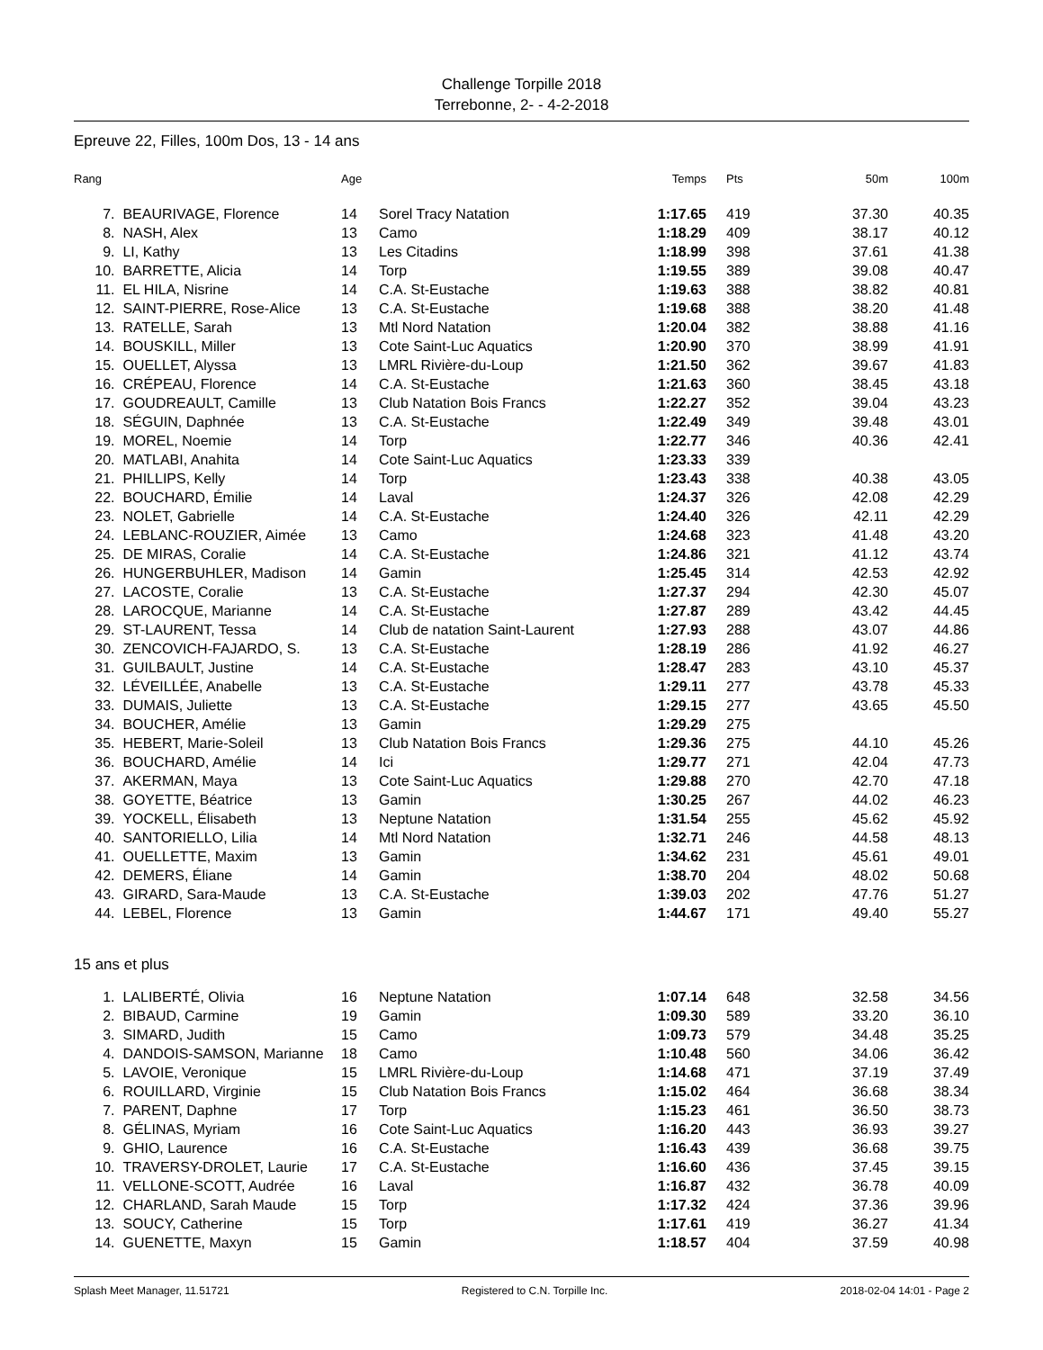Challenge Torpille 2018
Terrebonne, 2- - 4-2-2018
Epreuve 22, Filles, 100m Dos, 13 - 14 ans
| Rang | | Age | | Temps | Pts | 50m | 100m |
| --- | --- | --- | --- | --- | --- | --- | --- |
| 7. | BEAURIVAGE, Florence | 14 | Sorel Tracy Natation | 1:17.65 | 419 | 37.30 | 40.35 |
| 8. | NASH, Alex | 13 | Camo | 1:18.29 | 409 | 38.17 | 40.12 |
| 9. | LI, Kathy | 13 | Les Citadins | 1:18.99 | 398 | 37.61 | 41.38 |
| 10. | BARRETTE, Alicia | 14 | Torp | 1:19.55 | 389 | 39.08 | 40.47 |
| 11. | EL HILA, Nisrine | 14 | C.A. St-Eustache | 1:19.63 | 388 | 38.82 | 40.81 |
| 12. | SAINT-PIERRE, Rose-Alice | 13 | C.A. St-Eustache | 1:19.68 | 388 | 38.20 | 41.48 |
| 13. | RATELLE, Sarah | 13 | Mtl Nord Natation | 1:20.04 | 382 | 38.88 | 41.16 |
| 14. | BOUSKILL, Miller | 13 | Cote Saint-Luc Aquatics | 1:20.90 | 370 | 38.99 | 41.91 |
| 15. | OUELLET, Alyssa | 13 | LMRL Rivière-du-Loup | 1:21.50 | 362 | 39.67 | 41.83 |
| 16. | CRÉPEAU, Florence | 14 | C.A. St-Eustache | 1:21.63 | 360 | 38.45 | 43.18 |
| 17. | GOUDREAULT, Camille | 13 | Club Natation Bois Francs | 1:22.27 | 352 | 39.04 | 43.23 |
| 18. | SÉGUIN, Daphnée | 13 | C.A. St-Eustache | 1:22.49 | 349 | 39.48 | 43.01 |
| 19. | MOREL, Noemie | 14 | Torp | 1:22.77 | 346 | 40.36 | 42.41 |
| 20. | MATLABI, Anahita | 14 | Cote Saint-Luc Aquatics | 1:23.33 | 339 | | |
| 21. | PHILLIPS, Kelly | 14 | Torp | 1:23.43 | 338 | 40.38 | 43.05 |
| 22. | BOUCHARD, Émilie | 14 | Laval | 1:24.37 | 326 | 42.08 | 42.29 |
| 23. | NOLET, Gabrielle | 14 | C.A. St-Eustache | 1:24.40 | 326 | 42.11 | 42.29 |
| 24. | LEBLANC-ROUZIER, Aimée | 13 | Camo | 1:24.68 | 323 | 41.48 | 43.20 |
| 25. | DE MIRAS, Coralie | 14 | C.A. St-Eustache | 1:24.86 | 321 | 41.12 | 43.74 |
| 26. | HUNGERBUHLER, Madison | 14 | Gamin | 1:25.45 | 314 | 42.53 | 42.92 |
| 27. | LACOSTE, Coralie | 13 | C.A. St-Eustache | 1:27.37 | 294 | 42.30 | 45.07 |
| 28. | LAROCQUE, Marianne | 14 | C.A. St-Eustache | 1:27.87 | 289 | 43.42 | 44.45 |
| 29. | ST-LAURENT, Tessa | 14 | Club de natation Saint-Laurent | 1:27.93 | 288 | 43.07 | 44.86 |
| 30. | ZENCOVICH-FAJARDO, S. | 13 | C.A. St-Eustache | 1:28.19 | 286 | 41.92 | 46.27 |
| 31. | GUILBAULT, Justine | 14 | C.A. St-Eustache | 1:28.47 | 283 | 43.10 | 45.37 |
| 32. | LÉVEILLÉE, Anabelle | 13 | C.A. St-Eustache | 1:29.11 | 277 | 43.78 | 45.33 |
| 33. | DUMAIS, Juliette | 13 | C.A. St-Eustache | 1:29.15 | 277 | 43.65 | 45.50 |
| 34. | BOUCHER, Amélie | 13 | Gamin | 1:29.29 | 275 | | |
| 35. | HEBERT, Marie-Soleil | 13 | Club Natation Bois Francs | 1:29.36 | 275 | 44.10 | 45.26 |
| 36. | BOUCHARD, Amélie | 14 | Ici | 1:29.77 | 271 | 42.04 | 47.73 |
| 37. | AKERMAN, Maya | 13 | Cote Saint-Luc Aquatics | 1:29.88 | 270 | 42.70 | 47.18 |
| 38. | GOYETTE, Béatrice | 13 | Gamin | 1:30.25 | 267 | 44.02 | 46.23 |
| 39. | YOCKELL, Élisabeth | 13 | Neptune Natation | 1:31.54 | 255 | 45.62 | 45.92 |
| 40. | SANTORIELLO, Lilia | 14 | Mtl Nord Natation | 1:32.71 | 246 | 44.58 | 48.13 |
| 41. | OUELLETTE, Maxim | 13 | Gamin | 1:34.62 | 231 | 45.61 | 49.01 |
| 42. | DEMERS, Éliane | 14 | Gamin | 1:38.70 | 204 | 48.02 | 50.68 |
| 43. | GIRARD, Sara-Maude | 13 | C.A. St-Eustache | 1:39.03 | 202 | 47.76 | 51.27 |
| 44. | LEBEL, Florence | 13 | Gamin | 1:44.67 | 171 | 49.40 | 55.27 |
| 15 ans et plus | | | | | | | |
| 1. | LALIBERTÉ, Olivia | 16 | Neptune Natation | 1:07.14 | 648 | 32.58 | 34.56 |
| 2. | BIBAUD, Carmine | 19 | Gamin | 1:09.30 | 589 | 33.20 | 36.10 |
| 3. | SIMARD, Judith | 15 | Camo | 1:09.73 | 579 | 34.48 | 35.25 |
| 4. | DANDOIS-SAMSON, Marianne | 18 | Camo | 1:10.48 | 560 | 34.06 | 36.42 |
| 5. | LAVOIE, Veronique | 15 | LMRL Rivière-du-Loup | 1:14.68 | 471 | 37.19 | 37.49 |
| 6. | ROUILLARD, Virginie | 15 | Club Natation Bois Francs | 1:15.02 | 464 | 36.68 | 38.34 |
| 7. | PARENT, Daphne | 17 | Torp | 1:15.23 | 461 | 36.50 | 38.73 |
| 8. | GÉLINAS, Myriam | 16 | Cote Saint-Luc Aquatics | 1:16.20 | 443 | 36.93 | 39.27 |
| 9. | GHIO, Laurence | 16 | C.A. St-Eustache | 1:16.43 | 439 | 36.68 | 39.75 |
| 10. | TRAVERSY-DROLET, Laurie | 17 | C.A. St-Eustache | 1:16.60 | 436 | 37.45 | 39.15 |
| 11. | VELLONE-SCOTT, Audrée | 16 | Laval | 1:16.87 | 432 | 36.78 | 40.09 |
| 12. | CHARLAND, Sarah Maude | 15 | Torp | 1:17.32 | 424 | 37.36 | 39.96 |
| 13. | SOUCY, Catherine | 15 | Torp | 1:17.61 | 419 | 36.27 | 41.34 |
| 14. | GUENETTE, Maxyn | 15 | Gamin | 1:18.57 | 404 | 37.59 | 40.98 |
Splash Meet Manager, 11.51721 Registered to C.N. Torpille Inc. 2018-02-04 14:01 - Page 2